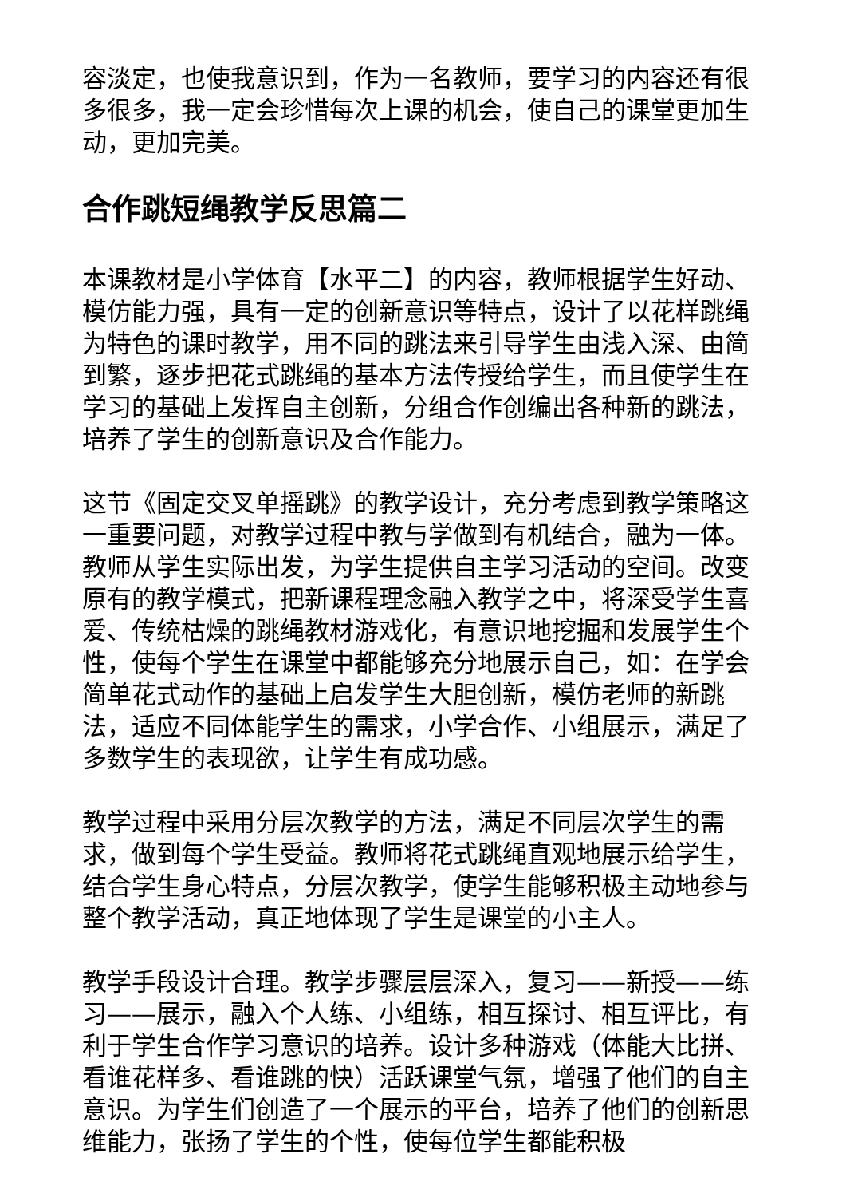容淡定，也使我意识到，作为一名教师，要学习的内容还有很多很多，我一定会珍惜每次上课的机会，使自己的课堂更加生动，更加完美。
合作跳短绳教学反思篇二
本课教材是小学体育【水平二】的内容，教师根据学生好动、模仿能力强，具有一定的创新意识等特点，设计了以花样跳绳为特色的课时教学，用不同的跳法来引导学生由浅入深、由简到繁，逐步把花式跳绳的基本方法传授给学生，而且使学生在学习的基础上发挥自主创新，分组合作创编出各种新的跳法，培养了学生的创新意识及合作能力。
这节《固定交叉单摇跳》的教学设计，充分考虑到教学策略这一重要问题，对教学过程中教与学做到有机结合，融为一体。教师从学生实际出发，为学生提供自主学习活动的空间。改变原有的教学模式，把新课程理念融入教学之中，将深受学生喜爱、传统枯燥的跳绳教材游戏化，有意识地挖掘和发展学生个性，使每个学生在课堂中都能够充分地展示自己，如：在学会简单花式动作的基础上启发学生大胆创新，模仿老师的新跳法，适应不同体能学生的需求，小学合作、小组展示，满足了多数学生的表现欲，让学生有成功感。
教学过程中采用分层次教学的方法，满足不同层次学生的需求，做到每个学生受益。教师将花式跳绳直观地展示给学生，结合学生身心特点，分层次教学，使学生能够积极主动地参与整个教学活动，真正地体现了学生是课堂的小主人。
教学手段设计合理。教学步骤层层深入，复习——新授——练习——展示，融入个人练、小组练，相互探讨、相互评比，有利于学生合作学习意识的培养。设计多种游戏（体能大比拼、看谁花样多、看谁跳的快）活跃课堂气氛，增强了他们的自主意识。为学生们创造了一个展示的平台，培养了他们的创新思维能力，张扬了学生的个性，使每位学生都能积极